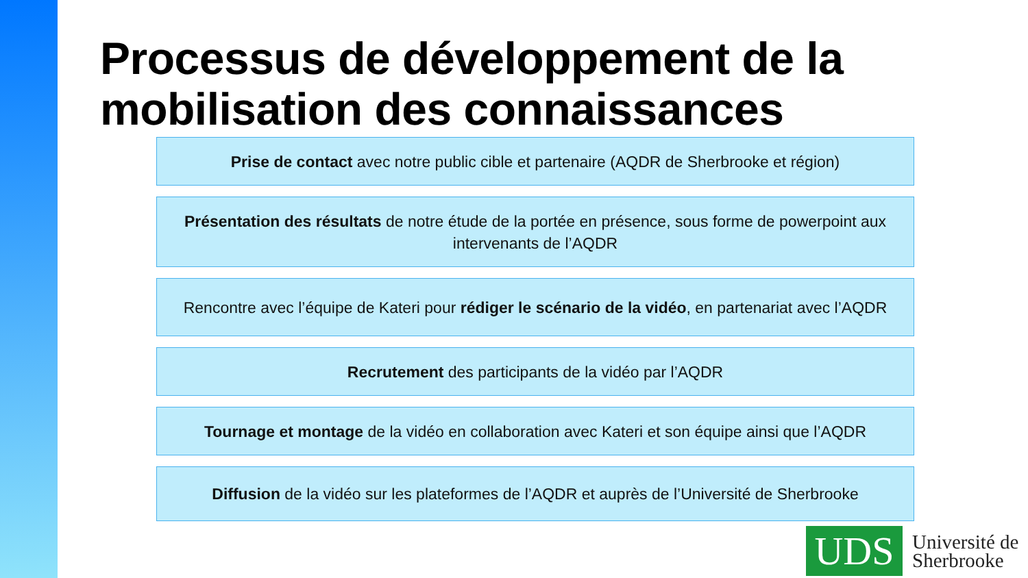Processus de développement de la
mobilisation des connaissances
Prise de contact avec notre public cible et partenaire (AQDR de Sherbrooke et région)
Présentation des résultats de notre étude de la portée en présence, sous forme de powerpoint aux intervenants de l’AQDR
Rencontre avec l’équipe de Kateri pour rédiger le scénario de la vidéo, en partenariat avec l’AQDR
Recrutement des participants de la vidéo par l’AQDR
Tournage et montage de la vidéo en collaboration avec Kateri et son équipe ainsi que l’AQDR
Diffusion de la vidéo sur les plateformes de l’AQDR et auprès de l’Université de Sherbrooke
UDS
Université de
Sherbrooke